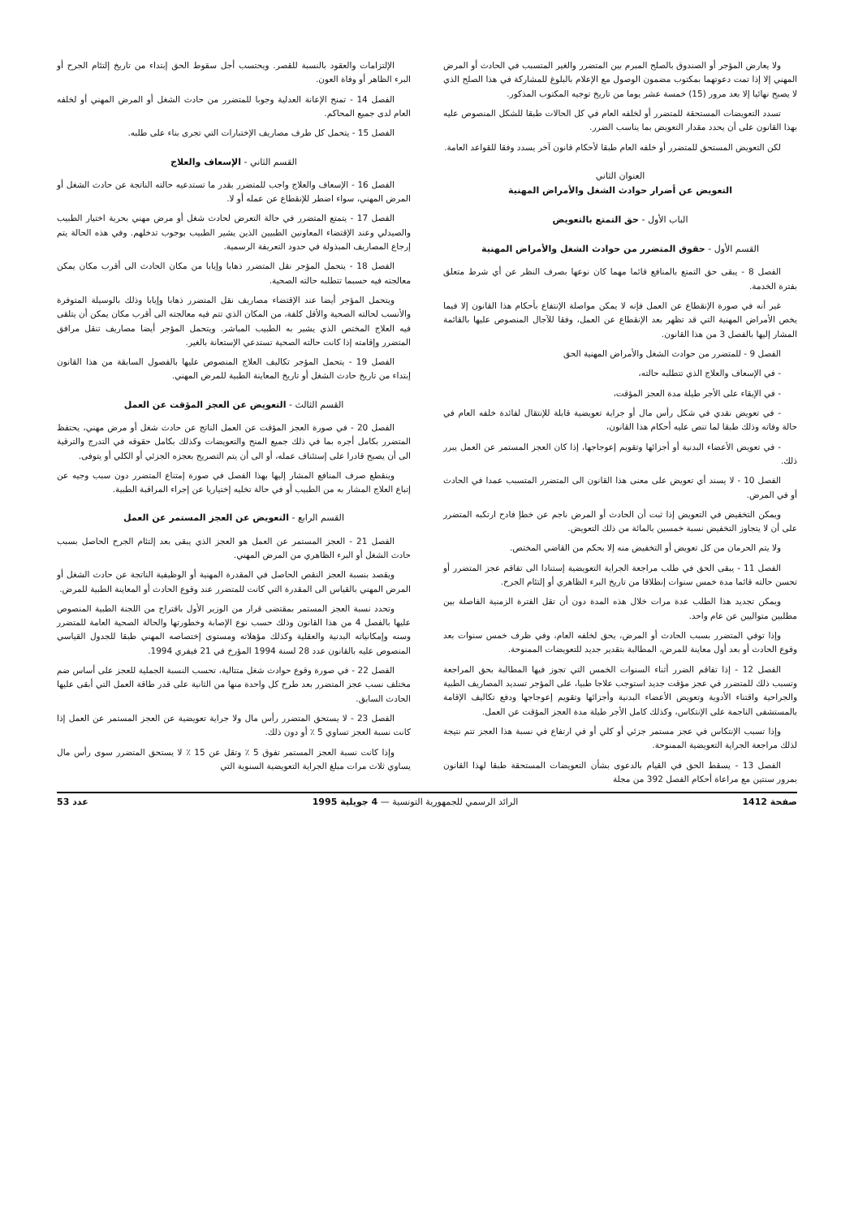ولا يعارض المؤجر أو الصندوق بالصلح المبرم بين المتضرر والغير المتسبب في الحادث أو المرض المهني إلا إذا تمت دعوتهما بمكتوب مضمون الوصول مع الإعلام بالبلوغ للمشاركة في هذا الصلح الذي لا يصبح نهائيا إلا بعد مرور (15) خمسة عشر يوما من تاريخ توجيه المكتوب المذكور.
تسدد التعويضات المستحقة للمتضرر أو لخلفه العام في كل الحالات طبقا للشكل المنصوص عليه بهذا القانون على أن يحدد مقدار التعويض بما يناسب الضرر.
لكن التعويض المستحق للمتضرر أو خلفه العام طبقا لأحكام قانون آخر يسدد وفقا للقواعد العامة.
العنوان الثاني
التعويض عن أضرار حوادث الشغل والأمراض المهنية
الباب الأول - حق التمتع بالتعويض
القسم الأول - حقوق المتضرر من حوادث الشغل والأمراض المهنية
الفصل 8 - يبقى حق التمتع بالمنافع قائما مهما كان نوعها بصرف النظر عن أي شرط متعلق بفترة الخدمة.
غير أنه في صورة الإنقطاع عن العمل فإنه لا يمكن مواصلة الإنتفاع بأحكام هذا القانون إلا فيما يخص الأمراض المهنية التي قد تظهر بعد الإنقطاع عن العمل، وفقا للآجال المنصوص عليها بالقائمة المشار إليها بالفصل 3 من هذا القانون.
الفصل 9 - للمتضرر من حوادث الشغل والأمراض المهنية الحق
- في الإسعاف والعلاج الذي تتطلبه حالته،
- في الإبقاء على الأجر طيلة مدة العجز المؤقت،
- في تعويض نقدي في شكل رأس مال أو جراية تعويضية قابلة للإنتقال لفائدة خلفه العام في حالة وفاته وذلك طبقا لما تنص عليه أحكام هذا القانون،
- في تعويض الأعضاء البدنية أو أجزائها وتقويم إعوجاجها، إذا كان العجز المستمر عن العمل يبرر ذلك.
الفصل 10 - لا يسند أي تعويض على معنى هذا القانون الى المتضرر المتسبب عمدا في الحادث أو في المرض.
ويمكن التخفيض في التعويض إذا ثبت أن الحادث أو المرض ناجم عن خطإ فادح ارتكبه المتضرر على أن لا يتجاوز التخفيض نسبة خمسين بالمائة من ذلك التعويض.
ولا يتم الحرمان من كل تعويض أو التخفيض منه إلا بحكم من القاضي المختص.
الفصل 11 - يبقى الحق في طلب مراجعة الجراية التعويضية إستنادا الى تفاقم عجز المتضرر أو تحسن حالته قائما مدة خمس سنوات إنطلاقا من تاريخ البرء الظاهري أو إلتئام الجرح.
ويمكن تجديد هذا الطلب عدة مرات خلال هذه المدة دون أن تقل الفترة الزمنية الفاصلة بين مطلبين متواليين عن عام واحد.
وإذا توفي المتضرر بسبب الحادث أو المرض، يحق لخلفه العام، وفي ظرف خمس سنوات بعد وقوع الحادث أو بعد أول معاينة للمرض، المطالبة بتقدير جديد للتعويضات الممنوحة.
الفصل 12 - إذا تفاقم الضرر أثناء السنوات الخمس التي تجوز فيها المطالبة بحق المراجعة وتسبب ذلك للمتضرر في عجز مؤقت جديد استوجب علاجا طبيا، على المؤجر تسديد المصاريف الطبية والجراحية واقتناء الأدوية وتعويض الأعضاء البدنية وأجزائها وتقويم إعوجاجها ودفع تكاليف الإقامة بالمستشفى الناجمة على الإنتكاس، وكذلك كامل الأجر طيلة مدة العجز المؤقت عن العمل.
وإذا تسبب الإنتكاس في عجز مستمر جزئي أو كلي أو في ارتفاع في نسبة هذا العجز تتم نتيجة لذلك مراجعة الجراية التعويضية الممنوحة.
الفصل 13 - يسقط الحق في القيام بالدعوى بشأن التعويضات المستحقة طبقا لهذا القانون بمرور سنتين مع مراعاة أحكام الفصل 392 من مجلة
الإلتزامات والعقود بالنسبة للقصر. ويحتسب أجل سقوط الحق إبتداء من تاريخ إلتئام الجرح أو البرء الظاهر أو وفاة العون.
الفصل 14 - تمنح الإعانة العدلية وجوبا للمتضرر من حادث الشغل أو المرض المهني أو لخلفه العام لدى جميع المحاكم.
الفصل 15 - يتحمل كل طرف مصاريف الإختبارات التي تجرى بناء على طلبه.
القسم الثاني - الإسعاف والعلاج
الفصل 16 - الإسعاف والعلاج واجب للمتضرر بقدر ما تستدعيه حالته الناتجة عن حادث الشغل أو المرض المهني، سواء اضطر للإنقطاع عن عمله أو لا.
الفصل 17 - يتمتع المتضرر في حالة التعرض لحادث شغل أو مرض مهني بحرية اختيار الطبيب والصيدلي وعند الإقتضاء المعاونين الطبيين الذين يشير الطبيب بوجوب تدخلهم. وفي هذه الحالة يتم إرجاع المصاريف المبذولة في حدود التعريفة الرسمية.
الفصل 18 - يتحمل المؤجر نقل المتضرر ذهابا وإيابا من مكان الحادث الى أقرب مكان يمكن معالجته فيه حسبما تتطلبه حالته الصحية.
ويتحمل المؤجر أيضا عند الإقتضاء مصاريف نقل المتضرر ذهابا وإيابا وذلك بالوسيلة المتوفرة والأنسب لحالته الصحية والأقل كلفة، من المكان الذي تتم فيه معالجته الى أقرب مكان يمكن أن يتلقى فيه العلاج المختص الذي يشير به الطبيب المباشر. ويتحمل المؤجر أيضا مصاريف تنقل مرافق المتضرر وإقامته إذا كانت حالته الصحية تستدعي الإستعانة بالغير.
الفصل 19 - يتحمل المؤجر تكاليف العلاج المنصوص عليها بالفصول السابقة من هذا القانون إبتداء من تاريخ حادث الشغل أو تاريخ المعاينة الطبية للمرض المهني.
القسم الثالث - التعويض عن العجز المؤقت عن العمل
الفصل 20 - في صورة العجز المؤقت عن العمل الناتج عن حادث شغل أو مرض مهني، يحتفظ المتضرر بكامل أجره بما في ذلك جميع المنح والتعويضات وكذلك بكامل حقوقه في التدرج والترقية الى أن يصبح قادرا على إستئناف عمله، أو الى أن يتم التصريح بعجزه الجزئي أو الكلي أو يتوفى.
وينقطع صرف المنافع المشار إليها بهذا الفصل في صورة إمتناع المتضرر دون سبب وجيه عن إتباع العلاج المشار به من الطبيب أو في حالة تخليه إختياريا عن إجراء المراقبة الطبية.
القسم الرابع - التعويض عن العجز المستمر عن العمل
الفصل 21 - العجز المستمر عن العمل هو العجز الذي يبقى بعد إلتئام الجرح الحاصل بسبب حادث الشغل أو البرء الظاهري من المرض المهني.
ويقصد بنسبة العجز النقص الحاصل في المقدرة المهنية أو الوظيفية الناتجة عن حادث الشغل أو المرض المهني بالقياس الى المقدرة التي كانت للمتضرر عند وقوع الحادث أو المعاينة الطبية للمرض.
وتحدد نسبة العجز المستمر بمقتضى قرار من الوزير الأول باقتراح من اللجنة الطبية المنصوص عليها بالفصل 4 من هذا القانون وذلك حسب نوع الإصابة وخطورتها والحالة الصحية العامة للمتضرر وسنه وإمكانياته البدنية والعقلية وكذلك مؤهلاته ومستوى إختصاصه المهني طبقا للجدول القياسي المنصوص عليه بالقانون عدد 28 لسنة 1994 المؤرخ في 21 فيفري 1994.
الفصل 22 - في صورة وقوع حوادث شغل متتالية، تحسب النسبة الجملية للعجز على أساس ضم مختلف نسب عجز المتضرر بعد طرح كل واحدة منها من الثانية على قدر طاقة العمل التي أبقى عليها الحادث السابق.
الفصل 23 - لا يستحق المتضرر رأس مال ولا جراية تعويضية عن العجز المستمر عن العمل إذا كانت نسبة العجز تساوي 5 ٪ أو دون ذلك.
وإذا كانت نسبة العجز المستمر تفوق 5 ٪ وتقل عن 15 ٪ لا يستحق المتضرر سوى رأس مال يساوي ثلاث مرات مبلغ الجراية التعويضية السنوية التي
صفحة 1412 الرائد الرسمي للجمهورية التونسية — 4 جويلية 1995 عدد 53